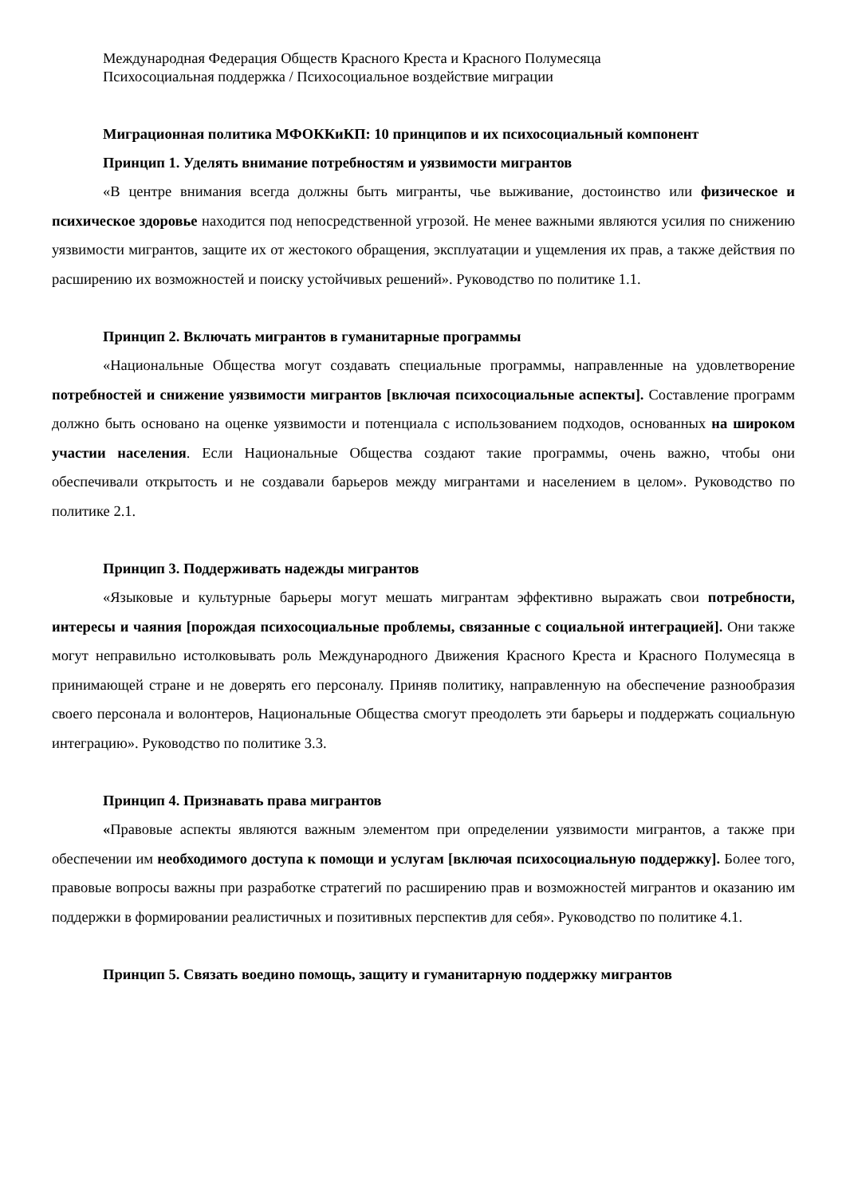Международная Федерация Обществ Красного Креста и Красного Полумесяца
Психосоциальная поддержка / Психосоциальное воздействие миграции
Миграционная политика МФОККиКП: 10 принципов и их психосоциальный компонент
Принцип 1. Уделять внимание потребностям и уязвимости мигрантов
«В центре внимания всегда должны быть мигранты, чье выживание, достоинство или физическое и психическое здоровье находится под непосредственной угрозой. Не менее важными являются усилия по снижению уязвимости мигрантов, защите их от жестокого обращения, эксплуатации и ущемления их прав, а также действия по расширению их возможностей и поиску устойчивых решений». Руководство по политике 1.1.
Принцип 2. Включать мигрантов в гуманитарные программы
«Национальные Общества могут создавать специальные программы, направленные на удовлетворение потребностей и снижение уязвимости мигрантов [включая психосоциальные аспекты]. Составление программ должно быть основано на оценке уязвимости и потенциала с использованием подходов, основанных на широком участии населения. Если Национальные Общества создают такие программы, очень важно, чтобы они обеспечивали открытость и не создавали барьеров между мигрантами и населением в целом». Руководство по политике 2.1.
Принцип 3. Поддерживать надежды мигрантов
«Языковые и культурные барьеры могут мешать мигрантам эффективно выражать свои потребности, интересы и чаяния [порождая психосоциальные проблемы, связанные с социальной интеграцией]. Они также могут неправильно истолковывать роль Международного Движения Красного Креста и Красного Полумесяца в принимающей стране и не доверять его персоналу. Приняв политику, направленную на обеспечение разнообразия своего персонала и волонтеров, Национальные Общества смогут преодолеть эти барьеры и поддержать социальную интеграцию». Руководство по политике 3.3.
Принцип 4. Признавать права мигрантов
«Правовые аспекты являются важным элементом при определении уязвимости мигрантов, а также при обеспечении им необходимого доступа к помощи и услугам [включая психосоциальную поддержку]. Более того, правовые вопросы важны при разработке стратегий по расширению прав и возможностей мигрантов и оказанию им поддержки в формировании реалистичных и позитивных перспектив для себя». Руководство по политике 4.1.
Принцип 5. Связать воедино помощь, защиту и гуманитарную поддержку мигрантов